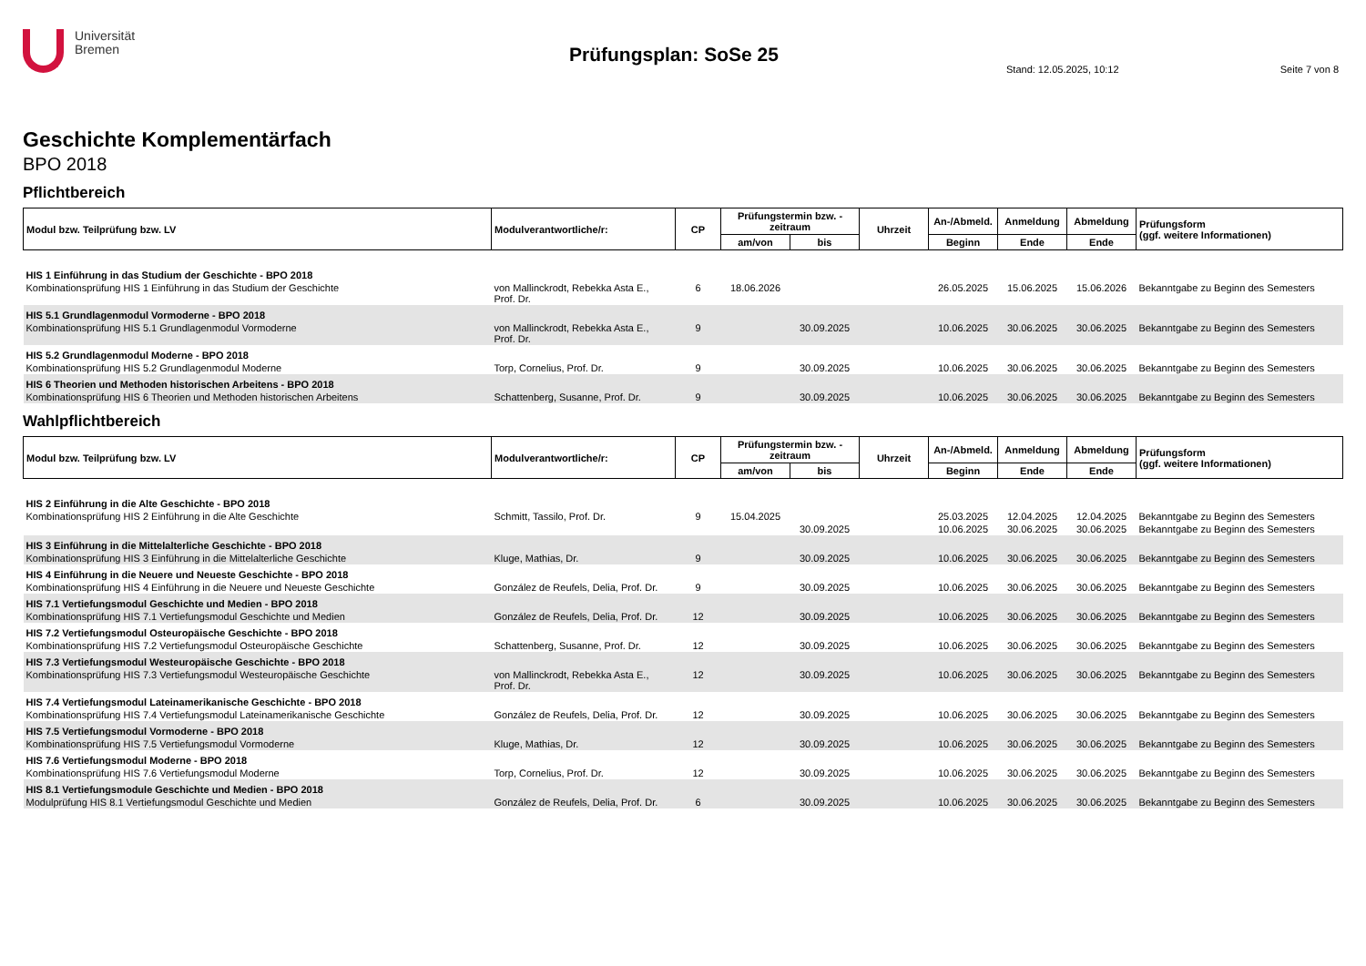Universität
Bremen
Prüfungsplan: SoSe 25
Stand: 12.05.2025, 10:12 Seite 7 von 8
Geschichte Komplementärfach
BPO 2018
Pflichtbereich
| Modul bzw. Teilprüfung bzw. LV | Modulverantwortliche/r: | CP | Prüfungstermin bzw. -zeitraum | | Uhrzeit | An-/Abmeld. | Anmeldung | Abmeldung | Prüfungsform (ggf. weitere Informationen) |
| --- | --- | --- | --- | --- | --- | --- | --- | --- | --- |
| | | | am/von | bis | | Beginn | Ende | Ende | |
| HIS 1 Einführung in das Studium der Geschichte - BPO 2018 | | | | | | | | | |
| Kombinationsprüfung HIS 1 Einführung in das Studium der Geschichte | von Mallinckrodt, Rebekka Asta E., Prof. Dr. | 6 | 18.06.2026 | | | 26.05.2025 | 15.06.2025 | 15.06.2026 | Bekanntgabe zu Beginn des Semesters |
| HIS 5.1 Grundlagenmodul Vormoderne - BPO 2018 | | | | | | | | | |
| Kombinationsprüfung HIS 5.1 Grundlagenmodul Vormoderne | von Mallinckrodt, Rebekka Asta E., Prof. Dr. | 9 | | 30.09.2025 | | 10.06.2025 | 30.06.2025 | 30.06.2025 | Bekanntgabe zu Beginn des Semesters |
| HIS 5.2 Grundlagenmodul Moderne - BPO 2018 | | | | | | | | | |
| Kombinationsprüfung HIS 5.2 Grundlagenmodul Moderne | Torp, Cornelius, Prof. Dr. | 9 | | 30.09.2025 | | 10.06.2025 | 30.06.2025 | 30.06.2025 | Bekanntgabe zu Beginn des Semesters |
| HIS 6 Theorien und Methoden historischen Arbeitens - BPO 2018 | | | | | | | | | |
| Kombinationsprüfung HIS 6 Theorien und Methoden historischen Arbeitens | Schattenberg, Susanne, Prof. Dr. | 9 | | 30.09.2025 | | 10.06.2025 | 30.06.2025 | 30.06.2025 | Bekanntgabe zu Beginn des Semesters |
Wahlpflichtbereich
| Modul bzw. Teilprüfung bzw. LV | Modulverantwortliche/r: | CP | Prüfungstermin bzw. -zeitraum | | Uhrzeit | An-/Abmeld. | Anmeldung | Abmeldung | Prüfungsform (ggf. weitere Informationen) |
| --- | --- | --- | --- | --- | --- | --- | --- | --- | --- |
| | | | am/von | bis | | Beginn | Ende | Ende | |
| HIS 2 Einführung in die Alte Geschichte - BPO 2018 | | | | | | | | | |
| Kombinationsprüfung HIS 2 Einführung in die Alte Geschichte | Schmitt, Tassilo, Prof. Dr. | 9 | 15.04.2025 | | | 25.03.2025 | 12.04.2025 | 12.04.2025 | Bekanntgabe zu Beginn des Semesters |
| | | | | 30.09.2025 | | 10.06.2025 | 30.06.2025 | 30.06.2025 | Bekanntgabe zu Beginn des Semesters |
| HIS 3 Einführung in die Mittelalterliche Geschichte - BPO 2018 | | | | | | | | | |
| Kombinationsprüfung HIS 3 Einführung in die Mittelalterliche Geschichte | Kluge, Mathias, Dr. | 9 | | 30.09.2025 | | 10.06.2025 | 30.06.2025 | 30.06.2025 | Bekanntgabe zu Beginn des Semesters |
| HIS 4 Einführung in die Neuere und Neueste Geschichte - BPO 2018 | | | | | | | | | |
| Kombinationsprüfung HIS 4 Einführung in die Neuere und Neueste Geschichte | González de Reufels, Delia, Prof. Dr. | 9 | | 30.09.2025 | | 10.06.2025 | 30.06.2025 | 30.06.2025 | Bekanntgabe zu Beginn des Semesters |
| HIS 7.1 Vertiefungsmodul Geschichte und Medien - BPO 2018 | | | | | | | | | |
| Kombinationsprüfung HIS 7.1 Vertiefungsmodul Geschichte und Medien | González de Reufels, Delia, Prof. Dr. | 12 | | 30.09.2025 | | 10.06.2025 | 30.06.2025 | 30.06.2025 | Bekanntgabe zu Beginn des Semesters |
| HIS 7.2 Vertiefungsmodul Osteuropäische Geschichte - BPO 2018 | | | | | | | | | |
| Kombinationsprüfung HIS 7.2 Vertiefungsmodul Osteuropäische Geschichte | Schattenberg, Susanne, Prof. Dr. | 12 | | 30.09.2025 | | 10.06.2025 | 30.06.2025 | 30.06.2025 | Bekanntgabe zu Beginn des Semesters |
| HIS 7.3 Vertiefungsmodul Westeuropäische Geschichte - BPO 2018 | | | | | | | | | |
| Kombinationsprüfung HIS 7.3 Vertiefungsmodul Westeuropäische Geschichte | von Mallinckrodt, Rebekka Asta E., Prof. Dr. | 12 | | 30.09.2025 | | 10.06.2025 | 30.06.2025 | 30.06.2025 | Bekanntgabe zu Beginn des Semesters |
| HIS 7.4 Vertiefungsmodul Lateinamerikanische Geschichte - BPO 2018 | | | | | | | | | |
| Kombinationsprüfung HIS 7.4 Vertiefungsmodul Lateinamerikanische Geschichte | González de Reufels, Delia, Prof. Dr. | 12 | | 30.09.2025 | | 10.06.2025 | 30.06.2025 | 30.06.2025 | Bekanntgabe zu Beginn des Semesters |
| HIS 7.5 Vertiefungsmodul Vormoderne - BPO 2018 | | | | | | | | | |
| Kombinationsprüfung HIS 7.5 Vertiefungsmodul Vormoderne | Kluge, Mathias, Dr. | 12 | | 30.09.2025 | | 10.06.2025 | 30.06.2025 | 30.06.2025 | Bekanntgabe zu Beginn des Semesters |
| HIS 7.6 Vertiefungsmodul Moderne - BPO 2018 | | | | | | | | | |
| Kombinationsprüfung HIS 7.6 Vertiefungsmodul Moderne | Torp, Cornelius, Prof. Dr. | 12 | | 30.09.2025 | | 10.06.2025 | 30.06.2025 | 30.06.2025 | Bekanntgabe zu Beginn des Semesters |
| HIS 8.1 Vertiefungsmodule Geschichte und Medien - BPO 2018 | | | | | | | | | |
| Modulprüfung HIS 8.1 Vertiefungsmodul Geschichte und Medien | González de Reufels, Delia, Prof. Dr. | 6 | | 30.09.2025 | | 10.06.2025 | 30.06.2025 | 30.06.2025 | Bekanntgabe zu Beginn des Semesters |